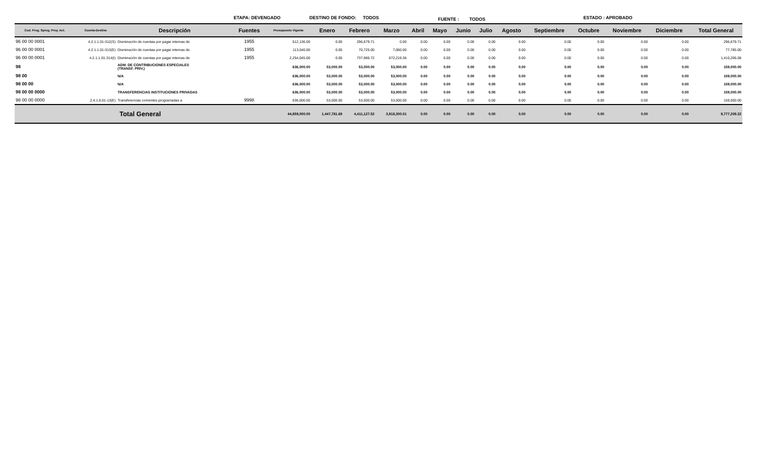ETAPA: DEVENGADO DESTINO DE FONDO: TODOS FUENTE : TODOS ESTADO : APROBADO
| Cod. Prog. Sprog. Proy. Act. | Cuenta-Destino | Descripción | Fuentes | Presupuesto Vigente | Enero | Febrero | Marzo | Abril | Mayo | Junio | Julio | Agosto | Septiembre | Octubre | Noviembre | Diciembre | Total General |
| --- | --- | --- | --- | --- | --- | --- | --- | --- | --- | --- | --- | --- | --- | --- | --- | --- | --- |
| 96 00 00 0001 | 4.2.1.1.01-312(S) | Disminución de cuentas por pagar internas de | 1955 | 512,136.00 | 0.00 | 296,679.71 | 0.00 | 0.00 | 0.00 | 0.00 | 0.00 | 0.00 | 0.00 | 0.00 | 0.00 | 0.00 | 296,679.71 |
| 96 00 00 0001 | 4.2.1.1.01-313(E) | Disminución de cuentas por pagar internas de | 1955 | 113,540.00 | 0.00 | 70,725.00 | 7,060.00 | 0.00 | 0.00 | 0.00 | 0.00 | 0.00 | 0.00 | 0.00 | 0.00 | 0.00 | 77,785.00 |
| 96 00 00 0001 | 4.2.1.1.01-314(I) | Disminución de cuentas por pagar internas de | 1955 | 2,254,045.00 | 0.00 | 737,986.72 | 672,219.36 | 0.00 | 0.00 | 0.00 | 0.00 | 0.00 | 0.00 | 0.00 | 0.00 | 0.00 | 1,410,206.08 |
| 98 | | ADM. DE CONTRIBUCIONES ESPECIALES (TRANSF. PRIV.) | | 636,000.00 | 53,000.00 | 53,000.00 | 53,000.00 | 0.00 | 0.00 | 0.00 | 0.00 | 0.00 | 0.00 | 0.00 | 0.00 | 0.00 | 159,000.00 |
| 98 00 | | N/A | | 636,000.00 | 53,000.00 | 53,000.00 | 53,000.00 | 0.00 | 0.00 | 0.00 | 0.00 | 0.00 | 0.00 | 0.00 | 0.00 | 0.00 | 159,000.00 |
| 98 00 00 | | N/A | | 636,000.00 | 53,000.00 | 53,000.00 | 53,000.00 | 0.00 | 0.00 | 0.00 | 0.00 | 0.00 | 0.00 | 0.00 | 0.00 | 0.00 | 159,000.00 |
| 98 00 00 0000 | | TRANSFERENCIAS INSTITUCIONES PRIVADAS | | 636,000.00 | 53,000.00 | 53,000.00 | 53,000.00 | 0.00 | 0.00 | 0.00 | 0.00 | 0.00 | 0.00 | 0.00 | 0.00 | 0.00 | 159,000.00 |
| 98 00 00 0000 | 2.4.1.6.01-13(E) | Transferencias corrientes programadas a | 9998 | 636,000.00 | 53,000.00 | 53,000.00 | 53,000.00 | 0.00 | 0.00 | 0.00 | 0.00 | 0.00 | 0.00 | 0.00 | 0.00 | 0.00 | 159,000.00 |
| Total General | | | | 44,859,000.00 | 1,447,781.69 | 4,411,127.52 | 3,918,300.01 | 0.00 | 0.00 | 0.00 | 0.00 | 0.00 | 0.00 | 0.00 | 0.00 | 0.00 | 9,777,209.22 |